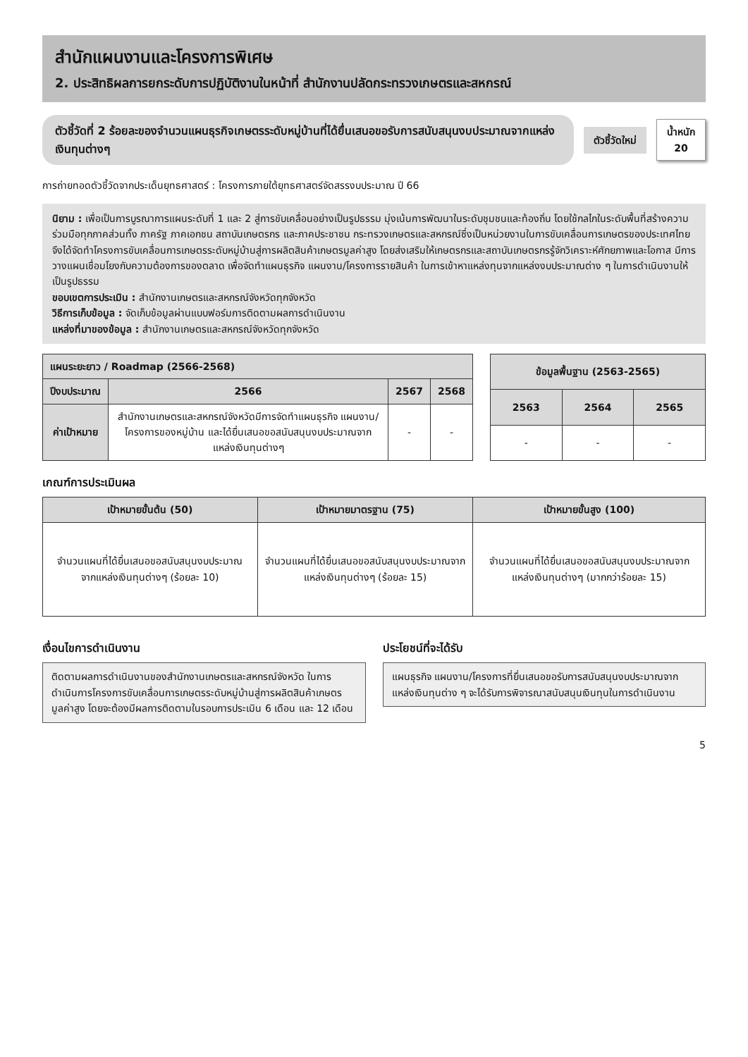สำนักแผนงานและโครงการพิเศษ
2. ประสิทธิผลการยกระดับการปฏิบัติงานในหน้าที่ สำนักงานปลัดกระทรวงเกษตรและสหกรณ์
ตัวชี้วัดที่ 2 ร้อยละของจำนวนแผนธุรกิจเกษตรระดับหมู่บ้านที่ได้ยื่นเสนอขอรับการสนับสนุนงบประมาณจากแหล่งเงินทุนต่างๆ
ตัวชี้วัดใหม่
น้ำหนัก
20
การถ่ายทอดตัวชี้วัดจากประเด็นยุทธศาสตร์ : โครงการภายใต้ยุทธศาสตร์จัดสรรงบประมาณ ปี 66
นิยาม : เพื่อเป็นการบูรณาการแผนระดับที่ 1 และ 2 สู่การขับเคลื่อนอย่างเป็นรูปธรรม มุ่งเน้นการพัฒนาในระดับชุมชนและท้องถิ่น โดยใช้กลไกในระดับพื้นที่สร้างความร่วมมือทุกภาคส่วนทั้ง ภาครัฐ ภาคเอกชน สถาบันเกษตรกร และภาคประชาชน กระทรวงเกษตรและสหกรณ์ซึ่งเป็นหน่วยงานในการขับเคลื่อนการเกษตรของประเทศไทย จึงได้จัดทำโครงการขับเคลื่อนการเกษตรระดับหมู่บ้านสู่การผลิตสินค้าเกษตรมูลค่าสูง โดยส่งเสริมให้เกษตรกรและสถาบันเกษตรกรรู้จักวิเคราะห์ศักยภาพและโอกาส มีการวางแผนเชื่อมโยงกับความต้องการของตลาด เพื่อจัดทำแผนธุรกิจ แผนงาน/โครงการรายสินค้า ในการเข้าหาแหล่งทุนจากแหล่งงบประมาณต่าง ๆ ในการดำเนินงานให้เป็นรูปธรรม
ขอบเขตการประเมิน : สำนักงานเกษตรและสหกรณ์จังหวัดทุกจังหวัด
วิธีการเก็บข้อมูล : จัดเก็บข้อมูลผ่านแบบฟอร์มการติดตามผลการดำเนินงาน
แหล่งที่มาของข้อมูล : สำนักงานเกษตรและสหกรณ์จังหวัดทุกจังหวัด
| แผนระยะยาว / Roadmap (2566-2568) | | | |
| --- | --- | --- | --- |
| ปีงบประมาณ | 2566 | 2567 | 2568 |
| ค่าเป้าหมาย | สำนักงานเกษตรและสหกรณ์จังหวัดมีการจัดทำแผนธุรกิจ แผนงาน/โครงการของหมู่บ้าน และได้ยื่นเสนอขอสนับสนุนงบประมาณจากแหล่งเงินทุนต่างๆ | - | - |
| ข้อมูลพื้นฐาน (2563-2565) | | |
| --- | --- | --- |
| 2563 | 2564 | 2565 |
| - | - | - |
เกณฑ์การประเมินผล
| เป้าหมายขั้นต้น (50) | เป้าหมายมาตรฐาน (75) | เป้าหมายขั้นสูง (100) |
| --- | --- | --- |
| จำนวนแผนที่ได้ยื่นเสนอขอสนับสนุนงบประมาณจากแหล่งเงินทุนต่างๆ (ร้อยละ 10) | จำนวนแผนที่ได้ยื่นเสนอขอสนับสนุนงบประมาณจากแหล่งเงินทุนต่างๆ (ร้อยละ 15) | จำนวนแผนที่ได้ยื่นเสนอขอสนับสนุนงบประมาณจากแหล่งเงินทุนต่างๆ (มากกว่าร้อยละ 15) |
เงื่อนไขการดำเนินงาน
ติดตามผลการดำเนินงานของสำนักงานเกษตรและสหกรณ์จังหวัด ในการดำเนินการโครงการขับเคลื่อนการเกษตรระดับหมู่บ้านสู่การผลิตสินค้าเกษตรมูลค่าสูง โดยจะต้องมีผลการติดตามในรอบการประเมิน 6 เดือน และ 12 เดือน
ประโยชน์ที่จะได้รับ
แผนธุรกิจ แผนงาน/โครงการที่ยื่นเสนอขอรับการสนับสนุนงบประมาณจากแหล่งเงินทุนต่าง ๆ จะได้รับการพิจารณาสนับสนุนเงินทุนในการดำเนินงาน
5